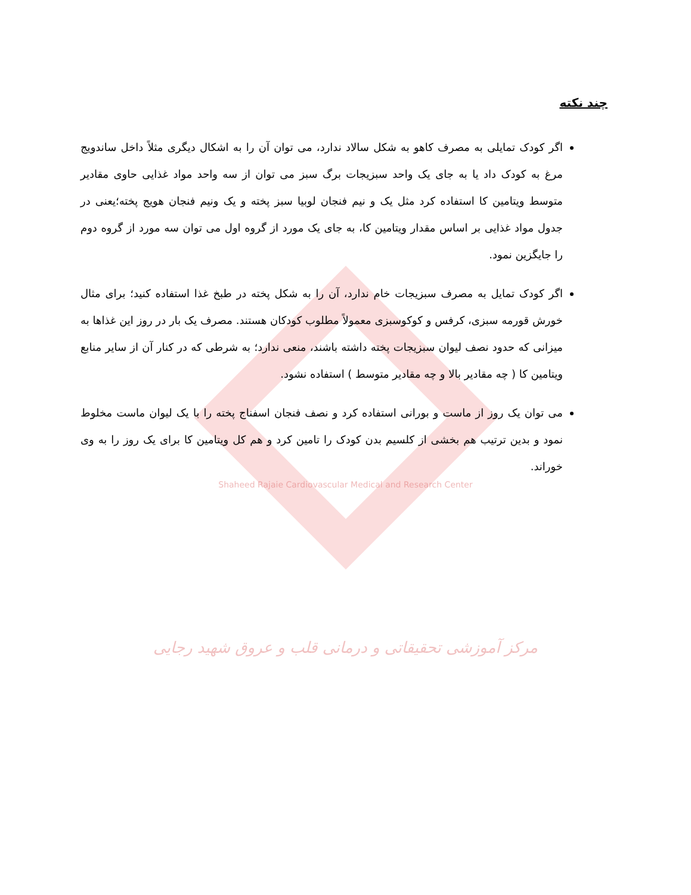چند نکته
اگر کودک تمایلی به مصرف کاهو به شکل سالاد ندارد، می توان آن را به اشکال دیگری مثلاً داخل ساندویج مرغ به کودک داد یا به جای یک واحد سبزیجات برگ سبز می توان از سه واحد مواد غذایی حاوی مقادیر متوسط ویتامین کا استفاده کرد مثل یک و نیم فنجان لوبیا سبز پخته و یک ونیم فنجان هویج پخته؛یعنی در جدول مواد غذایی بر اساس مقدار ویتامین کا، به جای یک مورد از گروه اول می توان سه مورد از گروه دوم را جایگزین نمود.
اگر کودک تمایل به مصرف سبزیجات خام ندارد، آن را به شکل پخته در طبخ غذا استفاده کنید؛ برای مثال خورش قورمه سبزی، کرفس و کوکوسبزی معمولاً مطلوب کودکان هستند. مصرف یک بار در روز این غذاها به میزانی که حدود نصف لیوان سبزیجات پخته داشته باشند، منعی ندارد؛ به شرطی که در کنار آن از سایر منابع ویتامین کا ( چه مقادیر بالا و چه مقادیر متوسط ) استفاده نشود.
می توان یک روز از ماست و بورانی استفاده کرد و نصف فنجان اسفناج پخته را با یک لیوان ماست مخلوط نمود و بدین ترتیب هم بخشی از کلسیم بدن کودک را تامین کرد و هم کل ویتامین کا برای یک روز را به وی خوراند.
Shaheed Rajaie Cardiovascular Medical and Research Center
مرکز آموزشی تحقیقاتی و درمانی قلب و عروق شهید رجایی